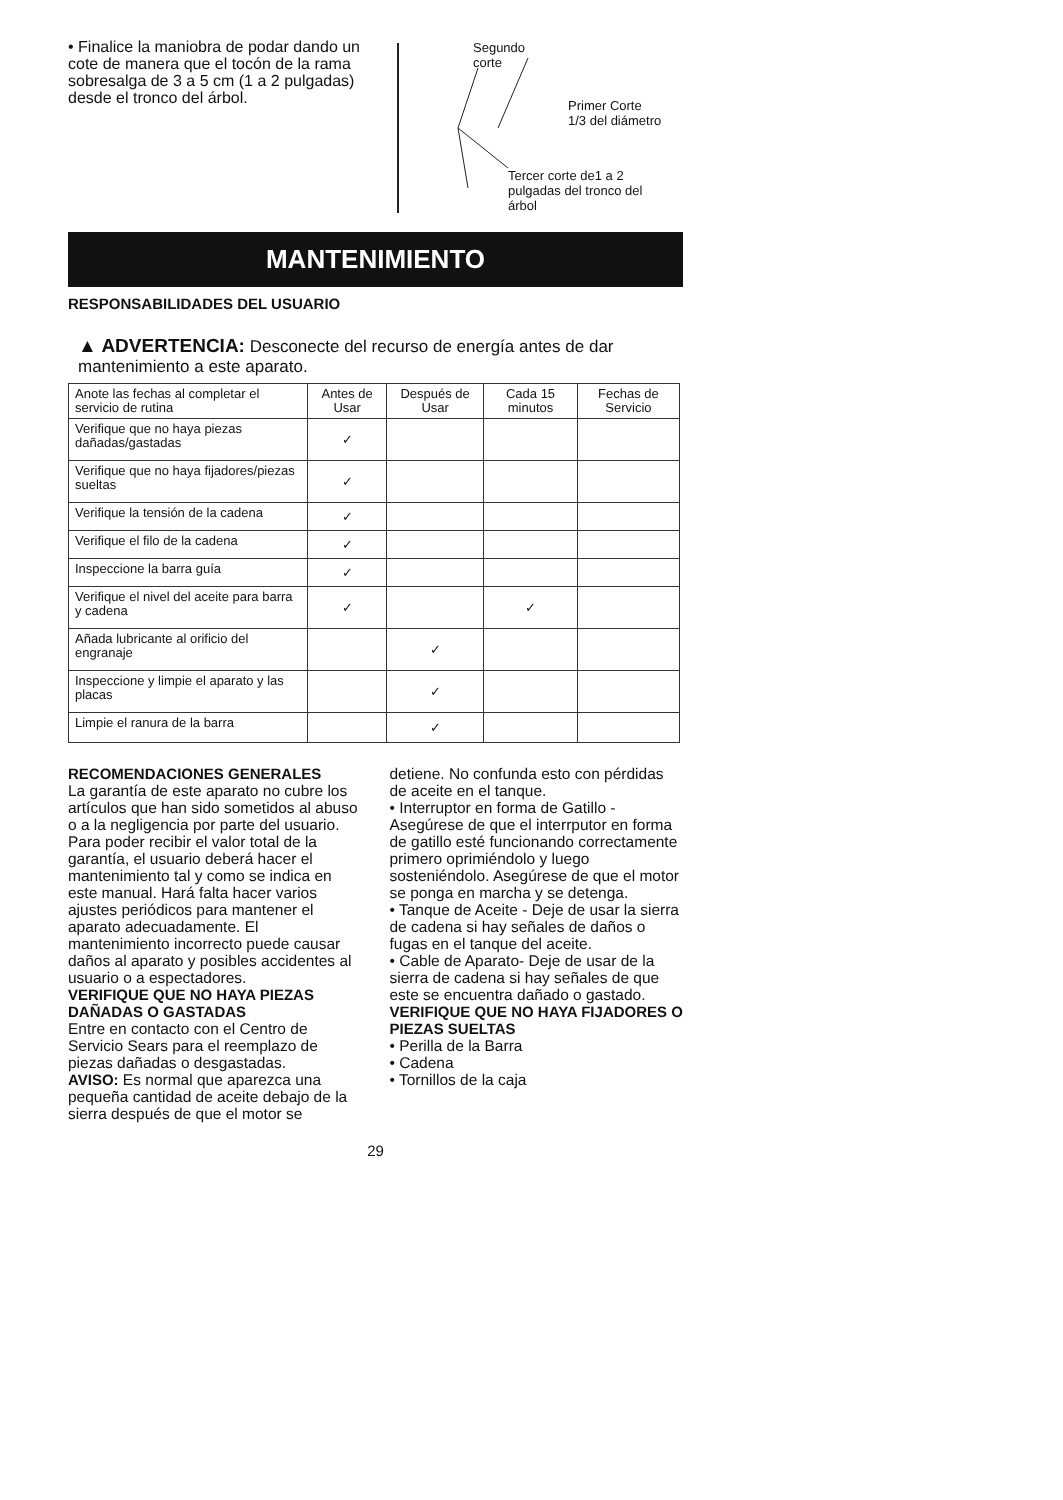• Finalice la maniobra de podar dando un cote de manera que el tocón de la rama sobresalga de 3 a 5 cm (1 a 2 pulgadas) desde el tronco del árbol.
Segundo
corte
Primer Corte
1/3 del diámetro
Tercer corte de1 a 2
pulgadas del tronco del
árbol
MANTENIMIENTO
RESPONSABILIDADES DEL USUARIO
▲ ADVERTENCIA: Desconecte del recurso de energía antes de dar mantenimiento a este aparato.
| Anote las fechas al completar el servicio de rutina | Antes de Usar | Después de Usar | Cada 15 minutos | Fechas de Servicio |
| Verifique que no haya piezas dañadas/gastadas | ✓ | | | |
| Verifique que no haya fijadores/piezas sueltas | ✓ | | | |
| Verifique la tensión de la cadena | ✓ | | | |
| Verifique el filo de la cadena | ✓ | | | |
| Inspeccione la barra guía | ✓ | | | |
| Verifique el nivel del aceite para barra y cadena | ✓ | | ✓ | |
| Añada lubricante al orificio del engranaje | | ✓ | | |
| Inspeccione y limpie el aparato y las placas | | ✓ | | |
| Limpie el ranura de la barra | | ✓ | | |
RECOMENDACIONES GENERALES
La garantía de este aparato no cubre los artículos que han sido sometidos al abuso o a la negligencia por parte del usuario. Para poder recibir el valor total de la garantía, el usuario deberá hacer el mantenimiento tal y como se indica en este manual. Hará falta hacer varios ajustes periódicos para mantener el aparato adecuadamente. El mantenimiento incorrecto puede causar daños al aparato y posibles accidentes al usuario o a espectadores.
VERIFIQUE QUE NO HAYA PIEZAS DAÑADAS O GASTADAS
Entre en contacto con el Centro de Servicio Sears para el reemplazo de piezas dañadas o desgastadas.
AVISO: Es normal que aparezca una pequeña cantidad de aceite debajo de la sierra después de que el motor se
detiene. No confunda esto con pérdidas de aceite en el tanque.
• Interruptor en forma de Gatillo - Asegúrese de que el interrputor en forma de gatillo esté funcionando correctamente primero oprimiéndolo y luego sosteniéndolo. Asegúrese de que el motor se ponga en marcha y se detenga.
• Tanque de Aceite - Deje de usar la sierra de cadena si hay señales de daños o fugas en el tanque del aceite.
• Cable de Aparato- Deje de usar de la sierra de cadena si hay señales de que este se encuentra dañado o gastado.
VERIFIQUE QUE NO HAYA FIJADORES O PIEZAS SUELTAS
• Perilla de la Barra
• Cadena
• Tornillos de la caja
29